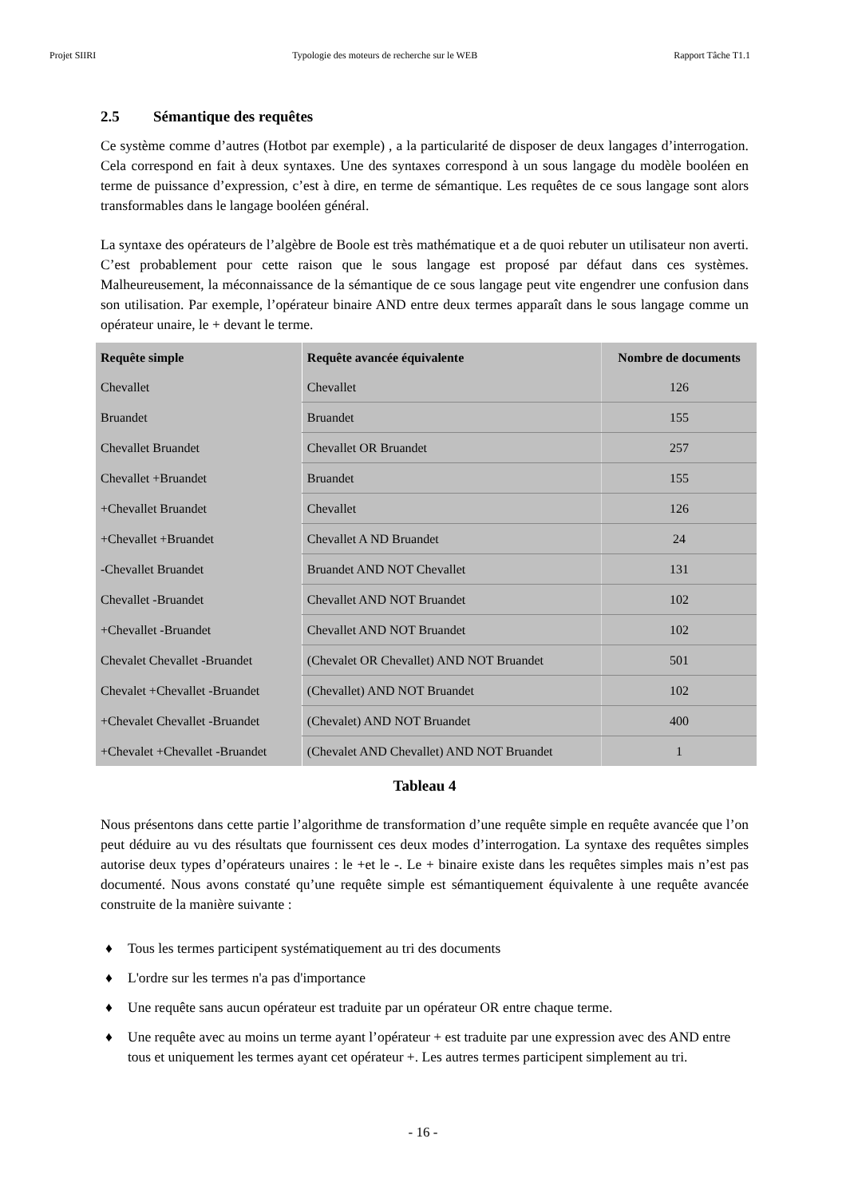Projet SIIRI Typologie des moteurs de recherche sur le WEB Rapport Tâche T1.1
2.5 Sémantique des requêtes
Ce système comme d’autres (Hotbot par exemple) , a la particularité de disposer de deux langages d’interrogation. Cela correspond en fait à deux syntaxes. Une des syntaxes correspond à un sous langage du modèle booléen en terme de puissance d’expression, c’est à dire, en terme de sémantique. Les requêtes de ce sous langage sont alors transformables dans le langage booléen général.
La syntaxe des opérateurs de l’algèbre de Boole est très mathématique et a de quoi rebuter un utilisateur non averti. C’est probablement pour cette raison que le sous langage est proposé par défaut dans ces systèmes. Malheureusement, la méconnaissance de la sémantique de ce sous langage peut vite engendrer une confusion dans son utilisation. Par exemple, l’opérateur binaire AND entre deux termes apparaît dans le sous langage comme un opérateur unaire, le + devant le terme.
| Requête simple | Requête avancée équivalente | Nombre de documents |
| --- | --- | --- |
| Chevallet | Chevallet | 126 |
| Bruandet | Bruandet | 155 |
| Chevallet Bruandet | Chevallet OR Bruandet | 257 |
| Chevallet +Bruandet | Bruandet | 155 |
| +Chevallet Bruandet | Chevallet | 126 |
| +Chevallet +Bruandet | Chevallet A ND Bruandet | 24 |
| -Chevallet Bruandet | Bruandet AND NOT Chevallet | 131 |
| Chevallet -Bruandet | Chevallet AND NOT Bruandet | 102 |
| +Chevallet -Bruandet | Chevallet AND NOT Bruandet | 102 |
| Chevalet Chevallet -Bruandet | (Chevalet OR Chevallet) AND NOT Bruandet | 501 |
| Chevalet +Chevallet -Bruandet | (Chevallet) AND NOT Bruandet | 102 |
| +Chevalet Chevallet -Bruandet | (Chevalet) AND NOT Bruandet | 400 |
| +Chevalet +Chevallet -Bruandet | (Chevalet AND Chevallet) AND NOT Bruandet | 1 |
Tableau 4
Nous présentons dans cette partie l’algorithme de transformation d’une requête simple en requête avancée que l’on peut déduire au vu des résultats que fournissent ces deux modes d’interrogation. La syntaxe des requêtes simples autorise deux types d’opérateurs unaires : le +et le -. Le + binaire existe dans les requêtes simples mais n’est pas documenté. Nous avons constaté qu’une requête simple est sémantiquement équivalente à une requête avancée construite de la manière suivante :
♦ Tous les termes participent systématiquement au tri des documents
♦ L'ordre sur les termes n'a pas d'importance
♦ Une requête sans aucun opérateur est traduite par un opérateur OR entre chaque terme.
♦ Une requête avec au moins un terme ayant l’opérateur + est traduite par une expression avec des AND entre tous et uniquement les termes ayant cet opérateur +. Les autres termes participent simplement au tri.
- 16 -